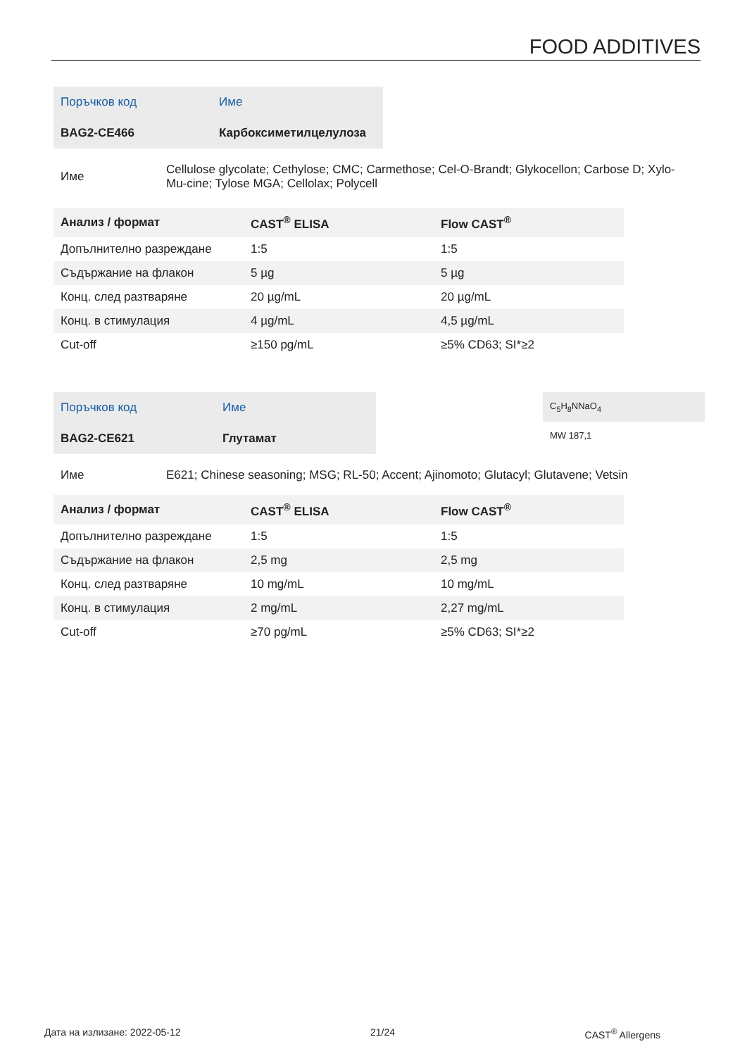FOOD ADDITIVES
| Поръчков код | Име |
| BAG2-CE466 | Карбоксиметилцелулоза |
| Име | Cellulose glycolate; Cethylose; CMC; Carmethose; Cel-O-Brandt; Glykocellon; Carbose D; Xylo-Mu-cine; Tylose MGA; Cellolax; Polycell |
| Анализ / формат | CAST<sup>®</sup> ELISA | Flow CAST<sup>®</sup> |
| --- | --- | --- |
| Допълнително разреждане | 1:5 | 1:5 |
| Съдържание на флакон | 5 µg | 5 µg |
| Конц. след разтваряне | 20 µg/mL | 20 µg/mL |
| Конц. в стимулация | 4 µg/mL | 4,5 µg/mL |
| Cut-off | ≥150 pg/mL | ≥5% CD63; SI*≥2 |
| Поръчков код | Име |
| BAG2-CE621 | Глутамат |
C<sub>5</sub>H<sub>8</sub>NNaO<sub>4</sub>
MW 187,1
| Име | E621; Chinese seasoning; MSG; RL-50; Accent; Ajinomoto; Glutacyl; Glutavene; Vetsin |
| Анализ / формат | CAST<sup>®</sup> ELISA | Flow CAST<sup>®</sup> |
| --- | --- | --- |
| Допълнително разреждане | 1:5 | 1:5 |
| Съдържание на флакон | 2,5 mg | 2,5 mg |
| Конц. след разтваряне | 10 mg/mL | 10 mg/mL |
| Конц. в стимулация | 2 mg/mL | 2,27 mg/mL |
| Cut-off | ≥70 pg/mL | ≥5% CD63; SI*≥2 |
Дата на излизане: 2022-05-12 21/24 CAST<sup>®</sup> Allergens